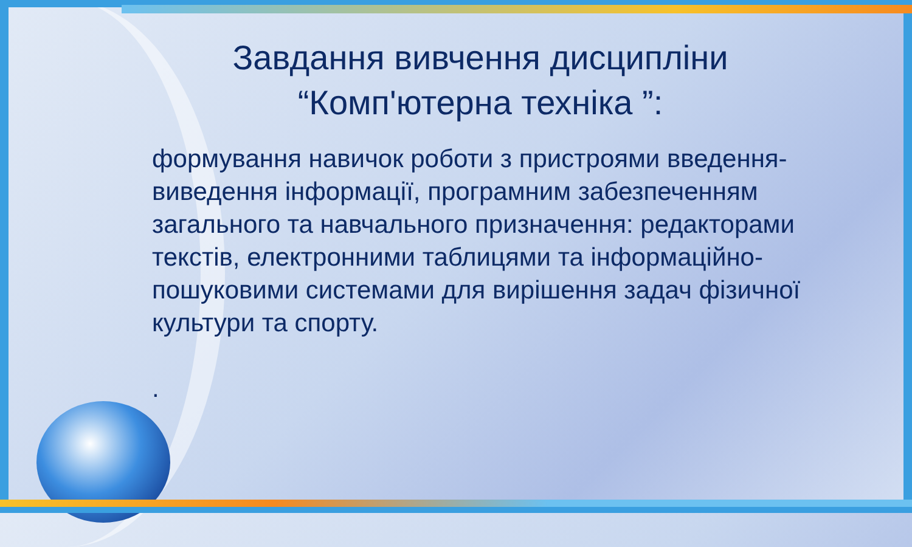Завдання вивчення дисципліни
“Компʹютерна техніка ”:
формування навичок роботи з пристроями введення-виведення інформації, програмним забезпеченням загального та навчального призначення: редакторами текстів, електронними таблицями та інформаційно-пошуковими системами для вирішення задач фізичної культури та спорту.
.